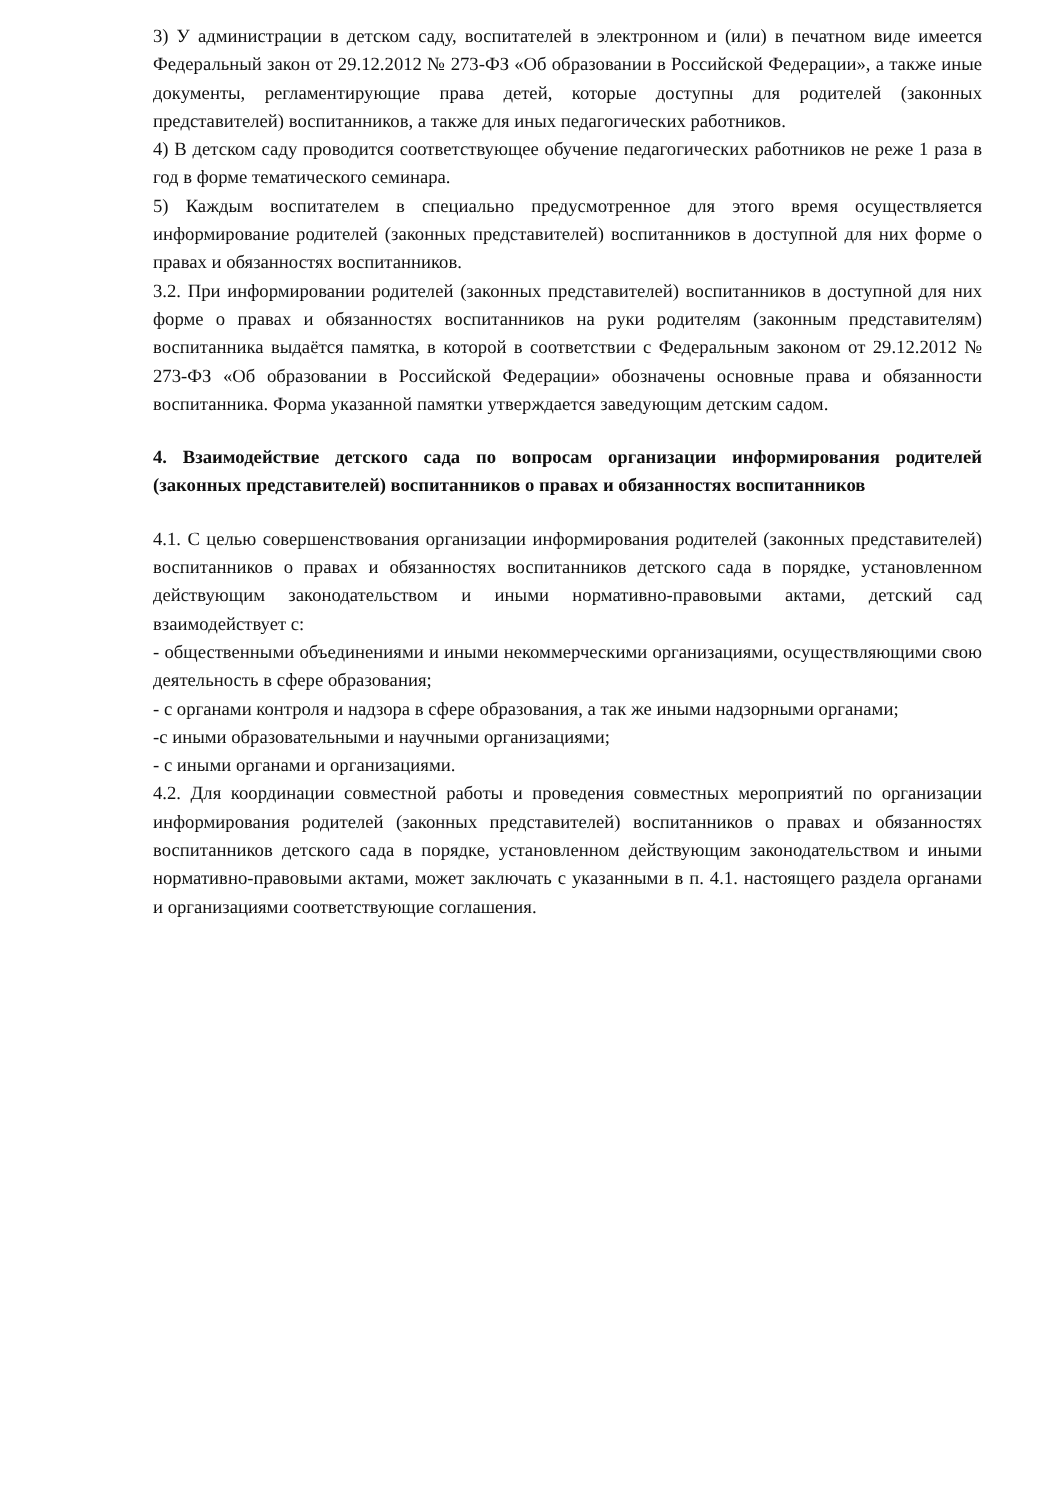3) У администрации в детском саду, воспитателей в электронном и (или) в печатном виде имеется Федеральный закон от 29.12.2012 № 273-ФЗ «Об образовании в Российской Федерации», а также иные документы, регламентирующие права детей, которые доступны для родителей (законных представителей) воспитанников, а также для иных педагогических работников.
4) В детском саду проводится соответствующее обучение педагогических работников не реже 1 раза в год в форме тематического семинара.
5) Каждым воспитателем в специально предусмотренное для этого время осуществляется информирование родителей (законных представителей) воспитанников в доступной для них форме о правах и обязанностях воспитанников.
3.2. При информировании родителей (законных представителей) воспитанников в доступной для них форме о правах и обязанностях воспитанников на руки родителям (законным представителям) воспитанника выдаётся памятка, в которой в соответствии с Федеральным законом от 29.12.2012 № 273-ФЗ «Об образовании в Российской Федерации» обозначены основные права и обязанности воспитанника. Форма указанной памятки утверждается заведующим детским садом.
4. Взаимодействие детского сада по вопросам организации информирования родителей (законных представителей) воспитанников о правах и обязанностях воспитанников
4.1. С целью совершенствования организации информирования родителей (законных представителей) воспитанников о правах и обязанностях воспитанников детского сада в порядке, установленном действующим законодательством и иными нормативно-правовыми актами, детский сад взаимодействует с:
- общественными объединениями и иными некоммерческими организациями, осуществляющими свою деятельность в сфере образования;
- с органами контроля и надзора в сфере образования, а так же иными надзорными органами;
-с иными образовательными и научными организациями;
- с иными органами и организациями.
4.2. Для координации совместной работы и проведения совместных мероприятий по организации информирования родителей (законных представителей) воспитанников о правах и обязанностях воспитанников детского сада в порядке, установленном действующим законодательством и иными нормативно-правовыми актами, может заключать с указанными в п. 4.1. настоящего раздела органами и организациями соответствующие соглашения.